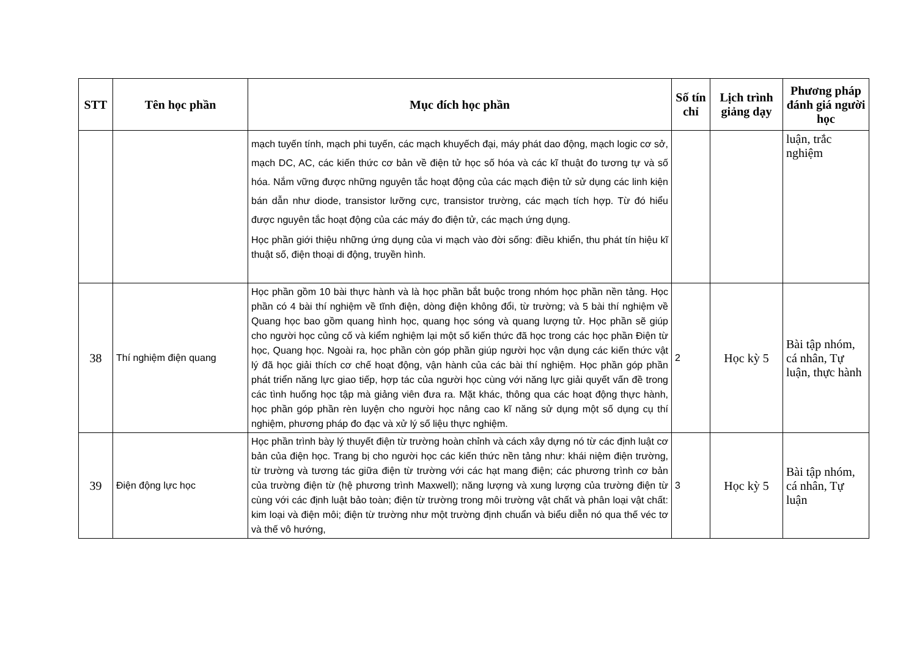| STT | Tên học phần | Mục đích học phần | Số tín chỉ | Lịch trình giảng dạy | Phương pháp đánh giá người học |
| --- | --- | --- | --- | --- | --- |
| | | mạch tuyến tính, mạch phi tuyến, các mạch khuyếch đại, máy phát dao động, mạch logic cơ sở, mạch DC, AC, các kiến thức cơ bản về điện tử học số hóa và các kĩ thuật đo tương tự và số hóa. Nắm vững được những nguyên tắc hoạt động của các mạch điện tử sử dụng các linh kiện bán dẫn như diode, transistor lưỡng cực, transistor trường, các mạch tích hợp. Từ đó hiểu được nguyên tắc hoạt động của các máy đo điện tử, các mạch ứng dụng. Học phần giới thiệu những ứng dụng của vi mạch vào đời sống: điều khiển, thu phát tín hiệu kĩ thuật số, điện thoại di động, truyền hình. | | | luận, trắc nghiệm |
| 38 | Thí nghiệm điện quang | Học phần gồm 10 bài thực hành và là học phần bắt buộc trong nhóm học phần nền tảng. Học phần có 4 bài thí nghiệm về tĩnh điện, dòng điện không đổi, từ trường; và 5 bài thí nghiệm về Quang học bao gồm quang hình học, quang học sóng và quang lượng tử. Học phần sẽ giúp cho người học củng cố và kiểm nghiệm lại một số kiến thức đã học trong các học phần Điện từ học, Quang học. Ngoài ra, học phần còn góp phần giúp người học vận dụng các kiến thức vật lý đã học giải thích cơ chế hoạt động, vận hành của các bài thí nghiệm. Học phần góp phần phát triển năng lực giao tiếp, hợp tác của người học cùng với năng lực giải quyết vấn đề trong các tình huống học tập mà giảng viên đưa ra. Mặt khác, thông qua các hoạt động thực hành, học phần góp phần rèn luyện cho người học nâng cao kĩ năng sử dụng một số dụng cụ thí nghiệm, phương pháp đo đạc và xử lý số liệu thực nghiệm. | 2 | Học kỳ 5 | Bài tập nhóm, cá nhân, Tự luận, thực hành |
| 39 | Điện động lực học | Học phần trình bày lý thuyết điện từ trường hoàn chỉnh và cách xây dựng nó từ các định luật cơ bản của điện học. Trang bị cho người học các kiến thức nền tảng như: khái niệm điện trường, từ trường và tương tác giữa điện từ trường với các hạt mang điện; các phương trình cơ bản của trường điện từ (hệ phương trình Maxwell); năng lượng và xung lượng của trường điện từ cùng với các định luật bảo toàn; điện từ trường trong môi trường vật chất và phân loại vật chất: kim loại và điện môi; điện từ trường như một trường định chuẩn và biểu diễn nó qua thế véc tơ và thế vô hướng, | 3 | Học kỳ 5 | Bài tập nhóm, cá nhân, Tự luận |